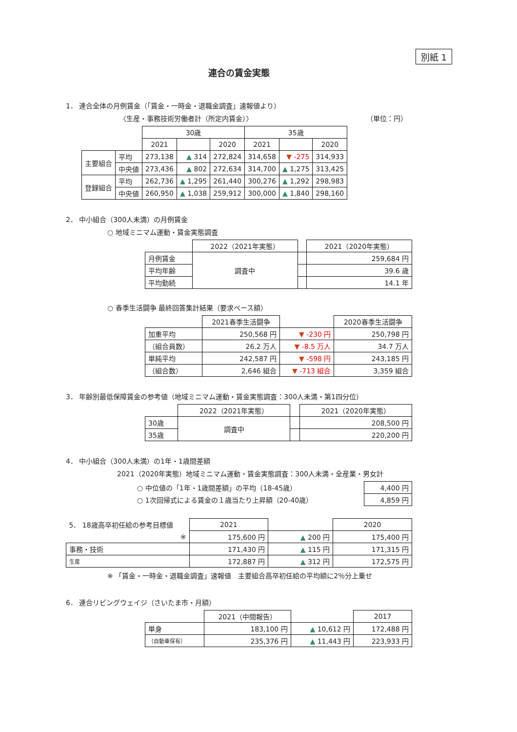別紙 1
連合の賃金実態
1． 連合全体の月例賃金（「賃金・一時金・退職金調査」速報値より）
〈生産・事務技術労働者計（所定内賃金）〉 （単位：円）
| | | 30歳 | | | 35歳 | | |
| | | 2021 | | 2020 | 2021 | | 2020 |
| 主要組合 | 平均 | 273,138 | ▲ 314 | 272,824 | 314,658 | ▼ -275 | 314,933 |
| | 中央値 | 273,436 | ▲ 802 | 272,634 | 314,700 | ▲ 1,275 | 313,425 |
| 登録組合 | 平均 | 262,736 | ▲ 1,295 | 261,440 | 300,276 | ▲ 1,292 | 298,983 |
| | 中央値 | 260,950 | ▲ 1,038 | 259,912 | 300,000 | ▲ 1,840 | 298,160 |
2． 中小組合（300人未満）の月例賃金
○ 地域ミニマム運動・賃金実態調査
| | 2022（2021年実態） | | 2021（2020年実態） |
| 月例賃金 | 調査中 | | 259,684 円 |
| 平均年齢 | | | 39.6 歳 |
| 平均勤続 | | | 14.1 年 |
○ 春季生活闘争 最終回答集計結果（要求ベース額）
| | 2021春季生活闘争 | | 2020春季生活闘争 |
| 加重平均 | 250,568 円 | ▼ -230 円 | 250,798 円 |
| （組合員数） | 26.2 万人 | ▼ -8.5 万人 | 34.7 万人 |
| 単純平均 | 242,587 円 | ▼ -598 円 | 243,185 円 |
| （組合数） | 2,646 組合 | ▼ -713 組合 | 3,359 組合 |
3． 年齢別最低保障賃金の参考値（地域ミニマム運動・賃金実態調査：300人未満・第1四分位）
| | 2022（2021年実態） | | 2021（2020年実態） |
| 30歳 | 調査中 | | 208,500 円 |
| 35歳 | | | 220,200 円 |
4． 中小組合（300人未満）の1年・1歳間差額
2021（2020年実態）地域ミニマム運動・賃金実態調査：300人未満・全産業・男女計
| ○ 中位値の「1年・1歳間差額」の平均（18-45歳） | 4,400 円 |
| ○ 1次回帰式による賃金の１歳当たり上昇額（20-40歳） | 4,859 円 |
| 5． 18歳高卒初任給の参考目標値 | 2021 | | 2020 |
| ※ | 175,600 円 | ▲ 200 円 | 175,400 円 |
| 事務・技術 | 171,430 円 | ▲ 115 円 | 171,315 円 |
| 生産 | 172,887 円 | ▲ 312 円 | 172,575 円 |
※ 「賃金・一時金・退職金調査」速報値　主要組合高卒初任給の平均額に2％分上乗せ
6． 連合リビングウェイジ（さいたま市・月額）
| | 2021（中間報告） | | 2017 |
| 単身 | 183,100 円 | ▲ 10,612 円 | 172,488 円 |
| （自動車保有） | 235,376 円 | ▲ 11,443 円 | 223,933 円 |